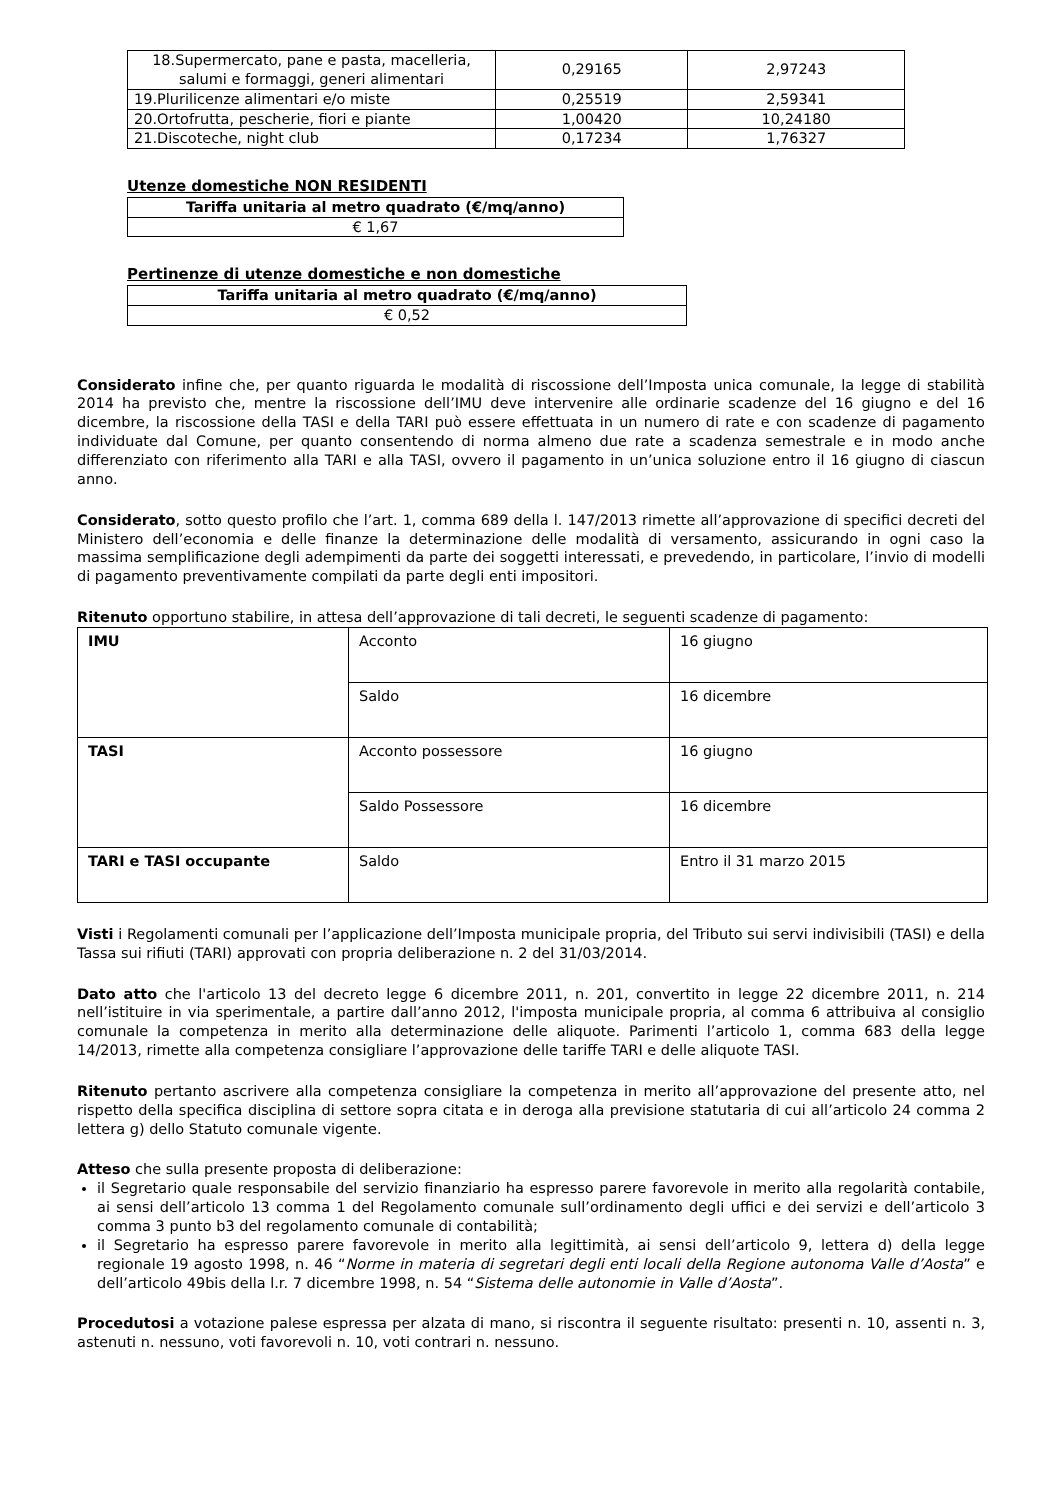| 18.Supermercato, pane e pasta, macelleria, salumi e formaggi, generi alimentari | 0,29165 | 2,97243 |
| 19.Plurilicenze alimentari e/o miste | 0,25519 | 2,59341 |
| 20.Ortofrutta, pescherie, fiori e piante | 1,00420 | 10,24180 |
| 21.Discoteche, night club | 0,17234 | 1,76327 |
Utenze domestiche NON RESIDENTI
| Tariffa unitaria al metro quadrato (€/mq/anno) |
| --- |
| € 1,67 |
Pertinenze di utenze domestiche e non domestiche
| Tariffa unitaria al metro quadrato (€/mq/anno) |
| --- |
| € 0,52 |
Considerato infine che, per quanto riguarda le modalità di riscossione dell’Imposta unica comunale, la legge di stabilità 2014 ha previsto che, mentre la riscossione dell’IMU deve intervenire alle ordinarie scadenze del 16 giugno e del 16 dicembre, la riscossione della TASI e della TARI può essere effettuata in un numero di rate e con scadenze di pagamento individuate dal Comune, per quanto consentendo di norma almeno due rate a scadenza semestrale e in modo anche differenziato con riferimento alla TARI e alla TASI, ovvero il pagamento in un’unica soluzione entro il 16 giugno di ciascun anno.
Considerato, sotto questo profilo che l’art. 1, comma 689 della l. 147/2013 rimette all’approvazione di specifici decreti del Ministero dell’economia e delle finanze la determinazione delle modalità di versamento, assicurando in ogni caso la massima semplificazione degli adempimenti da parte dei soggetti interessati, e prevedendo, in particolare, l’invio di modelli di pagamento preventivamente compilati da parte degli enti impositori.
Ritenuto opportuno stabilire, in attesa dell’approvazione di tali decreti, le seguenti scadenze di pagamento:
| IMU | Acconto | 16 giugno |
| | Saldo | 16 dicembre |
| TASI | Acconto possessore | 16 giugno |
| | Saldo Possessore | 16 dicembre |
| TARI e TASI occupante | Saldo | Entro il 31 marzo 2015 |
Visti i Regolamenti comunali per l’applicazione dell’Imposta municipale propria, del Tributo sui servi indivisibili (TASI) e della Tassa sui rifiuti (TARI) approvati con propria deliberazione n. 2 del 31/03/2014.
Dato atto che l'articolo 13 del decreto legge 6 dicembre 2011, n. 201, convertito in legge 22 dicembre 2011, n. 214 nell’istituire in via sperimentale, a partire dall’anno 2012, l'imposta municipale propria, al comma 6 attribuiva al consiglio comunale la competenza in merito alla determinazione delle aliquote. Parimenti l’articolo 1, comma 683 della legge 14/2013, rimette alla competenza consigliare l’approvazione delle tariffe TARI e delle aliquote TASI.
Ritenuto pertanto ascrivere alla competenza consigliare la competenza in merito all’approvazione del presente atto, nel rispetto della specifica disciplina di settore sopra citata e in deroga alla previsione statutaria di cui all’articolo 24 comma 2 lettera g) dello Statuto comunale vigente.
Atteso che sulla presente proposta di deliberazione:
il Segretario quale responsabile del servizio finanziario ha espresso parere favorevole in merito alla regolarità contabile, ai sensi dell’articolo 13 comma 1 del Regolamento comunale sull’ordinamento degli uffici e dei servizi e dell’articolo 3 comma 3 punto b3 del regolamento comunale di contabilità;
il Segretario ha espresso parere favorevole in merito alla legittimità, ai sensi dell’articolo 9, lettera d) della legge regionale 19 agosto 1998, n. 46 “Norme in materia di segretari degli enti locali della Regione autonoma Valle d’Aosta” e dell’articolo 49bis della l.r. 7 dicembre 1998, n. 54 “Sistema delle autonomie in Valle d’Aosta”.
Procedutosi a votazione palese espressa per alzata di mano, si riscontra il seguente risultato: presenti n. 10, assenti n. 3, astenuti n. nessuno, voti favorevoli n. 10, voti contrari n. nessuno.